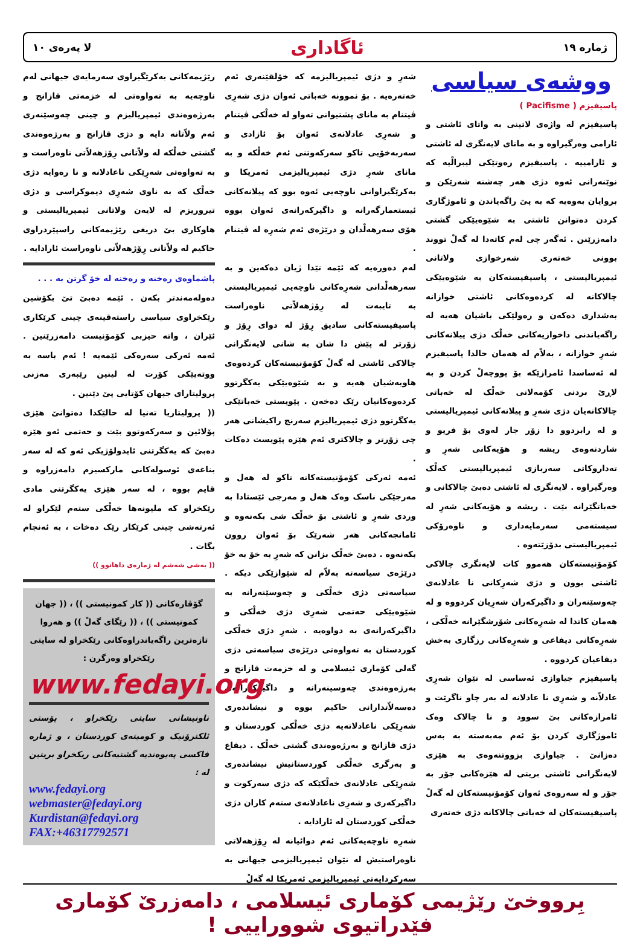ژماره ١٩ ئاگاداری لا پەرەی ١٠
ووشەی سیاسی
پاسیفیزم ( Pacifisme )
پاسیفیزم لە واژەی لاتینی بە واتای ئاشتی و ئارامی وەرگیراوە و بە مانای لایەنگری لە ئاشتی و ئارامیيە . پاسیفیزم رەوتێکی لیبرالْیە کە نوێنەرانی ئەوە دژی هەر چەشنە شەرێکن و بروایان بەوەیە کە بە پێ راگەیاندن و ئاموژگاری کردن دەتوانن ئاشتی بە شێوەیێکی گشتی دامەزرێنن . ئەگەر چی لەم کاتەدا لە گەلْ تووند بوونی خەتەری شەرخوازی ولاتانی ئیمپریالیستی ، پاسیفیستەکان بە شێوەیێکی چالاکانە لە کردەوەکانی ئاشتی خوازانە بەشداری دەکەن و رەولێکی باشیان هەیە لە راگەیاندنی داخوازیەکانی خەلْک دژی پیلانەکانی شەرِ خوازانە ، بەلاّم لە هەمان حالدا پاسیفیزم لە ئەساسدا ئامرازێکە بۆ پووچەلْ کردن و بە لاڕێ بردنی کۆمەلانی خەلْک لە خەباتی چالاکانەیان دژی شەرِ و پیلانەکانی ئیمپریالیستی و لە رابردوو دا زۆر جار لەوی بۆ فریو و شاردنەوەی ریشە و هۆیەکانی شەرِ و تەداروکاتی سەربازی ئیمپریالیستی کەلْک وەرگیراوە . لایەنگری لە ئاشتی دەبێ چالاکانی و خەباتگێرانە بێت . ریشە و هۆیەکانی شەرِ لە سیستەمی سەرمایەداری و ناوەرۆکی ئیمپریالیستی بدۆزێتەوە .
کۆمۆنیستەکان هەموو کات لایەنگری چالاکی ئاشتی بوون و دژی شەرِکانی نا عادلانەی چەوسێنەران و داگیرکەران شەرِیان کردووە و لە هەمان کاتدا لە شەرِەکانی شۆرشگێرانە خەلْکی ، شەرِەکانی دیفاعی و شەرِەکانی رزگاری بەخش دیفاعیان کردووە .
پاسیفیزم جیاوازی ئەساسی لە نێوان شەرِی عادلاّنە و شەرِی نا عادلانە لە بەر چاو ناگرێت و ئامرازەکانی بێ سوود و نا چالاک وەک ئاموژگاری کردن بۆ ئەم مەبەستە بە بەس دەزانێ . جیاوازی بزووتنەوەی بە هێزی لایەنگرانی ئاشتی بریتی لە هێزەکانی جۆر بە جۆر و لە سەروەی ئەوان کۆمۆنیستەکان لە گەلْ پاسیفیستەکان لە خەباتی چالاکانە دژی خەتەری
شەرِ و دژی ئیمپریالیزمە کە خۆلقێنەری ئەم خەتەرەیە . بۆ نموونە خەباتی ئەوان دژی شەرِی ڤیتنام بە مانای پشتیوانی تەواو لە خەلْکی ڤیتنام و شەرِی عادلانەی ئەوان بۆ ئازادی و سەربەخۆیی تاکو سەرکەوتنی ئەم خەلْکە و بە مانای شەرِ دژی ئیمپریالیزمی ئەمریکا و بەکرێگیراوانی ناوچەیی ئەوە بوو کە پیلانەکانی ئیستعمارگەرانە و داگیرکەرانەی ئەوان بووە هۆی سەرهەلْدان و درێژەی ئەم شەرِە لە ڤیتنام .
لەم دەورەیە کە ئێمە تێدا ژیان دەکەین و بە سەرهەلْدانی شەرِەکانی ناوچەیی ئیمپریالیستی بە تایبەت لە رِۆژهەلاّتی ناوەراست پاسیفیستەکانی سادیق رِۆژ لە دوای رِۆژ و زۆرتر لە پێش دا شان بە شانی لایەنگرانی چالاکی ئاشتی لە گەلْ کۆمۆنیستەکان کردەوەی هاوبەشیان هەیە و بە شێوەیێکی یەکگرتوو کردەوەکانیان رێک دەخەن . پێویستی خەباتێکی یەکگرتوو دژی ئیمپریالیزم سەرنج راکیشانی هەر چی زۆرتر و چالاکتری ئەم هێزە پێویست دەکات .
ئەمە ئەرکی کۆمۆنیستەکانە تاکو لە هەل و مەرجێکی ناسک وەک هەل و مەرجی ئێستادا بە وردی شەرِ و ئاشتی بۆ خەلْک شی بکەنەوە و ئامانجەکانی هەر شەرێک بۆ ئەوان روون بکەنەوە . دەبێ خەلْک بزانن کە شەرِ بە خۆ بە خۆ درێژەی سیاسەتە بەلاّم لە شێوازێکی دیکە . سیاسەتی دژی خەلْکی و چەوسێنەرانە بە شێوەیێکی حەتمی شەرِی دژی خەلْکی و داگیرکەرانەی بە دواوەیە . شەرِ دژی خەلْکی کوردستان بە تەواوەتی درێژەی سیاسەتی دژی گەلی کۆماری ئیسلامی و لە خزمەت قازانج و بەرژەوەندی چەوسینەرانە و داگیرکەرانەی دەسەلاّتدارانی حاکیم بووە و نیشاندەری شەرِێکی ناعادلانەیە دژی خەلْکی کوردستان و دژی قازانج و بەرژەوەندی گشتی خەلْک . دیفاع و بەرگری خەلْکی کوردستانیش نیشاندەری شەرِێکی عادلانەی خەلْکێکە کە دژی سەرکوت و داگیرکەری و شەرِی ناعادلانەی ستەم کاران دژی خەلْکی کوردستان لە ئارادایە .
شەرِە ناوچەیەکانی ئەم دوائیانە لە رِۆژهەلاتی ناوەراستیش لە نێوان ئیمپریالیزمی جیهانی بە سەرکردایەتی ئیمپریالیزمی ئەمریکا لە گەلْ
رێژیمەکانی بەکرێگیراوی سەرمایەی جیهانی لەم ناوچەیە بە تەواوەتی لە خزمەتی قازانج و بەرژەوەندی ئیمپریالیزم و چینی چەوسێنەری ئەم ولاّتانە دایە و دژی قازانج و بەرژەوەندی گشتی خەلْکە لە ولاّتانی رِۆژهەلاّتی ناوەراست و بە تەواوەتی شەرِێکی ناعادلانە و نا رەوایە دژی خەلْک کە بە ناوی شەرِی دیموکراسی و دژی تیروریزم لە لایەن ولاتانی ئیمپریالیستی و هاوکاری بێ دریغی رێژیمەکانی راسپێردراوی حاکیم لە ولاّتانی رِۆژهەلاّتی ناوەراست ئارادایە .
پاشماوەی رەخنە و رەخنە لە خۆ گرتن بە . . .
دەولەمەندتر بکەن . ئێمە دەبێ تێ بکۆشین رێکخراوی سیاسی راستەقینەی چینی کرێکاری ئێران ، واتە حیزبی کۆمۆنیست دامەزرێنین . ئەمە ئەرکی سەرەکی ئێمەیە ! ئەم باسە بە ووتەیێکی کۆرت لە لینین رێبەری مەزنی پرولیتارای جیهان کۆتایی پێ دێنین .
(( پرولیتاریا تەنیا لە حالێکدا دەتوانێ هێزی پۆلائین و سەرکەوتوو بێت و حەتمی ئەو هێزە دەبێ کە یەکگرتنی ئایدولۆژیکی ئەو کە لە سەر بناغەی ئوسولەکانی مارکسیزم دامەزراوە و قایم بووە ، لە سەر هێزی یەکگرتنی مادی رێکخراو کە ملیونەها خەلْکی ستەم لێکراو لە ئەرتەشی چینی کرێکار رێک دەخات ، بە ئەنجام بگات .
(( بەشی شەشم لە ژمارەی داهاتوو ))
گۆڤارەکانی (( کار کمونیستی )) ، (( جهان کمونیستی )) ، (( رێگای گەلْ )) و هەروا تازەترین راگەیاندراوەکانی رێکخراو لە سایتی رێکخراو وەرگرن :
www.fedayi.org
ناونیشانی سایتی رێکخراو ، پۆستی ئلکترۆنیک و کومیتەی کوردستان ، و ژمارە فاکسی پەیوەندیە گشتیەکانی ریکخراو بریتین لە :
www.fedayi.org
webmaster@fedayi.org
Kurdistan@fedayi.org
FAX:+46317792571
بِرووخێ رێژیمی کۆماری ئیسلامی ، دامەزرێ کۆماری فێدراتیوی شووراییی !